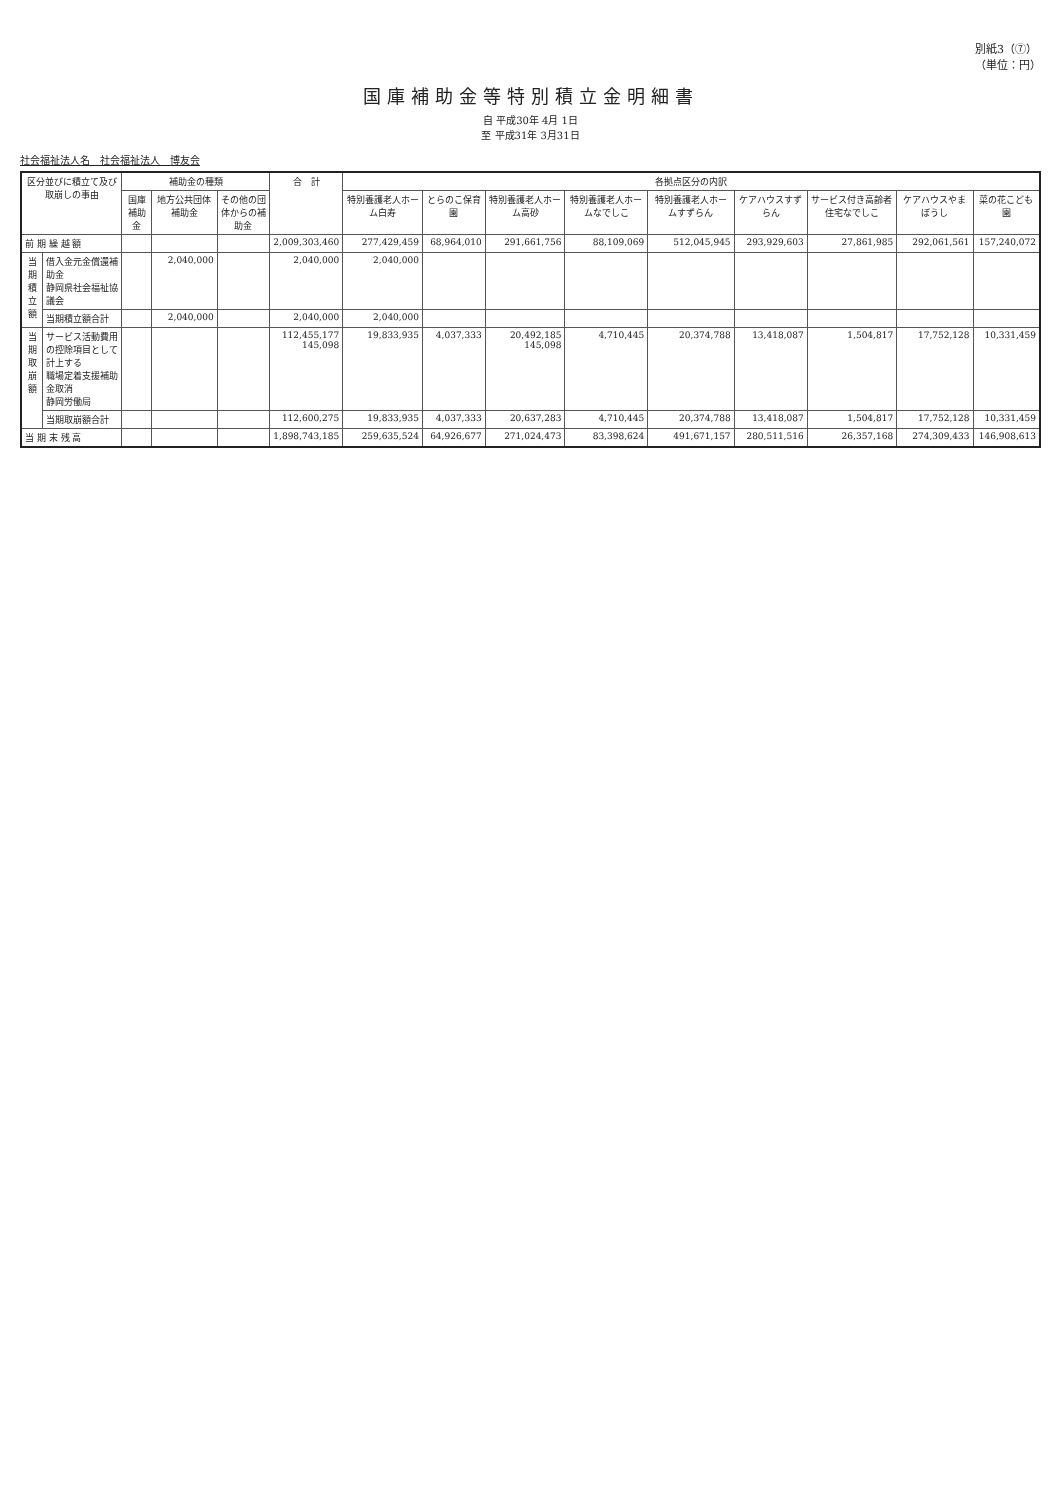別紙3（⑦）
（単位：円）
国庫補助金等特別積立金明細書
自 平成30年 4月 1日
至 平成31年 3月31日
社会福祉法人名　社会福祉法人　博友会
| 区分並びに積立て及び取崩しの事由 | | 補助金の種類 | | | 合 計 | 各拠点区分の内訳 | | | | | | | | |
| --- | --- | --- | --- | --- | --- | --- | --- | --- | --- | --- | --- | --- | --- | --- |
| | | 国庫補助金 | 地方公共団体補助金 | その他の団体からの補助金 | | 特別養護老人ホーム白寿 | とらのこ保育園 | 特別養護老人ホーム高砂 | 特別養護老人ホームなでしこ | 特別養護老人ホームすずらん | ケアハウスすずらん | サービス付き高齢者住宅なでしこ | ケアハウスやまぼうし | 菜の花こども園 |
| 前 期 繰 越 額 | | | | | 2,009,303,460 | 277,429,459 | 68,964,010 | 291,661,756 | 88,109,069 | 512,045,945 | 293,929,603 | 27,861,985 | 292,061,561 | 157,240,072 |
| 当期積立額 | 借入金元金償還補助金 静岡県社会福祉協議会 | | 2,040,000 | | 2,040,000 | 2,040,000 | | | | | | | | |
| | 当期積立額合計 | | 2,040,000 | | 2,040,000 | 2,040,000 | | | | | | | | |
| 当期取崩額 | サービス活動費用の控除項目として計上する 職場定着支援補助金取消 静岡労働局 | | | | 112,455,177 145,098 | 19,833,935 | 4,037,333 | 20,492,185 145,098 | 4,710,445 | 20,374,788 | 13,418,087 | 1,504,817 | 17,752,128 | 10,331,459 |
| | 当期取崩額合計 | | | | 112,600,275 | 19,833,935 | 4,037,333 | 20,637,283 | 4,710,445 | 20,374,788 | 13,418,087 | 1,504,817 | 17,752,128 | 10,331,459 |
| 当 期 末 残 高 | | | | | 1,898,743,185 | 259,635,524 | 64,926,677 | 271,024,473 | 83,398,624 | 491,671,157 | 280,511,516 | 26,357,168 | 274,309,433 | 146,908,613 |